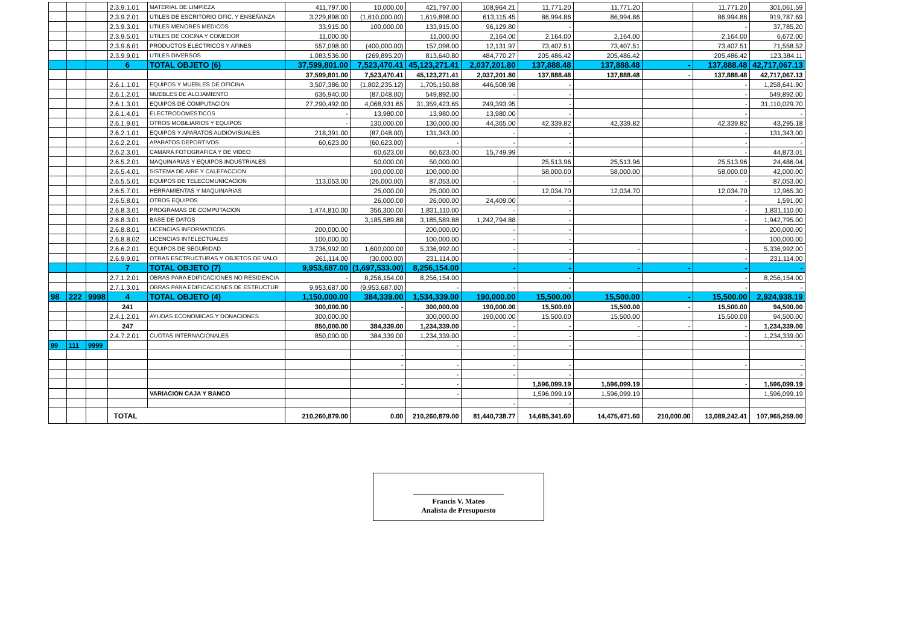| | | | 2.3.9.1.01 | MATERIAL DE LIMPIEZA | 411,797.00 | 10,000.00 | 421,797.00 | 108,964.21 | 11,771.20 | 11,771.20 | | 11,771.20 | 301,061.59 |
| | | | 2.3.9.2.01 | UTILES DE ESCRITORIO OFIC. Y ENSEÑANZA | 3,229,898.00 | (1,610,000.00) | 1,619,898.00 | 613,115.45 | 86,994.86 | 86,994.86 | | 86,994.86 | 919,787.69 |
| | | | 2.3.9.3.01 | UTILES MENORES MEDICOS | 33,915.00 | 100,000.00 | 133,915.00 | 96,129.80 | - | | | - | 37,785.20 |
| | | | 2.3.9.5.01 | UTILES DE COCINA Y COMEDOR | 11,000.00 | | 11,000.00 | 2,164.00 | 2,164.00 | 2,164.00 | | 2,164.00 | 6,672.00 |
| | | | 2.3.9.6.01 | PRODUCTOS ELECTRICOS Y AFINES | 557,098.00 | (400,000.00) | 157,098.00 | 12,131.97 | 73,407.51 | 73,407.51 | | 73,407.51 | 71,558.52 |
| | | | 2.3.9.9.01 | UTILES DIVERSOS | 1,083,536.00 | (269,895.20) | 813,640.80 | 484,770.27 | 205,486.42 | 205,486.42 | | 205,486.42 | 123,384.11 |
| | | | 6 | TOTAL OBJETO (6) | 37,599,801.00 | 7,523,470.41 | 45,123,271.41 | 2,037,201.80 | 137,888.48 | 137,888.48 | - | 137,888.48 | 42,717,067.13 |
| | | | | | 37,599,801.00 | 7,523,470.41 | 45,123,271.41 | 2,037,201.80 | 137,888.48 | 137,888.48 | - | 137,888.48 | 42,717,067.13 |
| | | | 2.6.1.1.01 | EQUIPOS Y MUEBLES DE OFICINA | 3,507,386.00 | (1,802,235.12) | 1,705,150.88 | 446,508.98 | - | | | - | 1,258,641.90 |
| | | | 2.6.1.2.01 | MUEBLES DE ALOJAMIENTO | 636,940.00 | (87,048.00) | 549,892.00 | - | - | | | - | 549,892.00 |
| | | | 2.6.1.3.01 | EQUIPOS DE COMPUTACION | 27,290,492.00 | 4,068,931.65 | 31,359,423.65 | 249,393.95 | - | | | - | 31,110,029.70 |
| | | | 2.6.1.4.01 | ELECTRODOMESTICOS | - | 13,980.00 | 13,980.00 | 13,980.00 | - | | | - | - |
| | | | 2.6.1.9.01 | OTROS MOBILIARIOS Y EQUIPOS | - | 130,000.00 | 130,000.00 | 44,365.00 | 42,339.82 | 42,339.82 | | 42,339.82 | 43,295.18 |
| | | | 2.6.2.1.01 | EQUIPOS Y APARATOS AUDIOVISUALES | 218,391.00 | (87,048.00) | 131,343.00 | - | - | | | - | 131,343.00 |
| | | | 2.6.2.2.01 | APARATOS DEPORTIVOS | 60,623.00 | (60,623.00) | - | - | - | | | - | - |
| | | | 2.6.2.3.01 | CAMARA FOTOGRAFICA Y DE VIDEO | | 60,623.00 | 60,623.00 | 15,749.99 | - | | | - | 44,873.01 |
| | | | 2.6.5.2.01 | MAQUINARIAS Y EQUIPOS INDUSTRIALES | | 50,000.00 | 50,000.00 | | 25,513.96 | 25,513.96 | | 25,513.96 | 24,486.04 |
| | | | 2.6.5.4.01 | SISTEMA DE AIRE Y CALEFACCION | | 100,000.00 | 100,000.00 | | 58,000.00 | 58,000.00 | | 58,000.00 | 42,000.00 |
| | | | 2.6.5.5.01 | EQUIPOS DE TELECOMUNICACION | 113,053.00 | (26,000.00) | 87,053.00 | - | - | | | - | 87,053.00 |
| | | | 2.6.5.7.01 | HERRAMIENTAS Y MAQUINARIAS | | 25,000.00 | 25,000.00 | | 12,034.70 | 12,034.70 | | 12,034.70 | 12,965.30 |
| | | | 2.6.5.8.01 | OTROS EQUIPOS | | 26,000.00 | 26,000.00 | 24,409.00 | - | | | - | 1,591.00 |
| | | | 2.6.8.3.01 | PROGRAMAS DE COMPUTACION | 1,474,810.00 | 356,300.00 | 1,831,110.00 | - | - | | | - | 1,831,110.00 |
| | | | 2.6.8.3.01 | BASE DE DATOS | | 3,185,589.88 | 3,185,589.88 | 1,242,794.88 | - | | | - | 1,942,795.00 |
| | | | 2.6.8.8.01 | LICENCIAS INFORMATICOS | 200,000.00 | | 200,000.00 | - | - | | | - | 200,000.00 |
| | | | 2.6.8.8.02 | LICENCIAS INTELECTUALES | 100,000.00 | | 100,000.00 | - | - | | | | 100,000.00 |
| | | | 2.6.6.2.01 | EQUIPOS DE SEGURIDAD | 3,736,992.00 | 1,600,000.00 | 5,336,992.00 | - | - | - | | - | 5,336,992.00 |
| | | | 2.6.9.9.01 | OTRAS ESCTRUCTURAS Y OBJETOS DE VALO | 261,114.00 | (30,000.00) | 231,114.00 | | - | | | - | 231,114.00 |
| | | | 7 | TOTAL OBJETO (7) | 9,953,687.00 | (1,697,533.00) | 8,256,154.00 | - | - | - | - | - | - |
| | | | 2.7.1.2.01 | OBRAS PARA EDIFICACIONES NO RESIDENCIA | - | 8,256,154.00 | 8,256,154.00 | | - | | | - | 8,256,154.00 |
| | | | 2.7.1.3.01 | OBRAS PARA EDIFICACIONES DE ESTRUCTUR | 9,953,687.00 | (9,953,687.00) | - | - | - | | | - | - |
| 98 | 222 | 9998 | 4 | TOTAL OBJETO (4) | 1,150,000.00 | 384,339.00 | 1,534,339.00 | 190,000.00 | 15,500.00 | 15,500.00 | - | 15,500.00 | 2,924,938.19 |
| | | | 241 | | 300,000.00 | - | 300,000.00 | 190,000.00 | 15,500.00 | 15,500.00 | - | 15,500.00 | 94,500.00 |
| | | | 2.4.1.2.01 | AYUDAS ECONOMICAS Y DONACIONES | 300,000.00 | | 300,000.00 | 190,000.00 | 15,500.00 | 15,500.00 | | 15,500.00 | 94,500.00 |
| | | | 247 | | 850,000.00 | 384,339.00 | 1,234,339.00 | - | - | - | - | - | 1,234,339.00 |
| | | | 2.4.7.2.01 | CUOTAS INTERNACIONALES | 850,000.00 | 384,339.00 | 1,234,339.00 | - | - | - | | - | 1,234,339.00 |
| 99 | 111 | 9999 | | | | | - | - | - | | | | - |
| | | | | | | - | | - | | | | | |
| | | | | | | - | - | - | - | | | - | - |
| | | | | | | | - | - | - | | | | - |
| | | | | | | - | - | | 1,596,099.19 | 1,596,099.19 | | - | 1,596,099.19 |
| | | | | VARIACION CAJA Y BANCO | | | - | | 1,596,099.19 | 1,596,099.19 | | | 1,596,099.19 |
| | | | | | | | | - | - | | | | |
| | | | TOTAL | | 210,260,879.00 | 0.00 | 210,260,879.00 | 81,440,738.77 | 14,685,341.60 | 14,475,471.60 | 210,000.00 | 13,089,242.41 | 107,965,259.00 |
Francis V. Mateo
Analista de Presupuesto